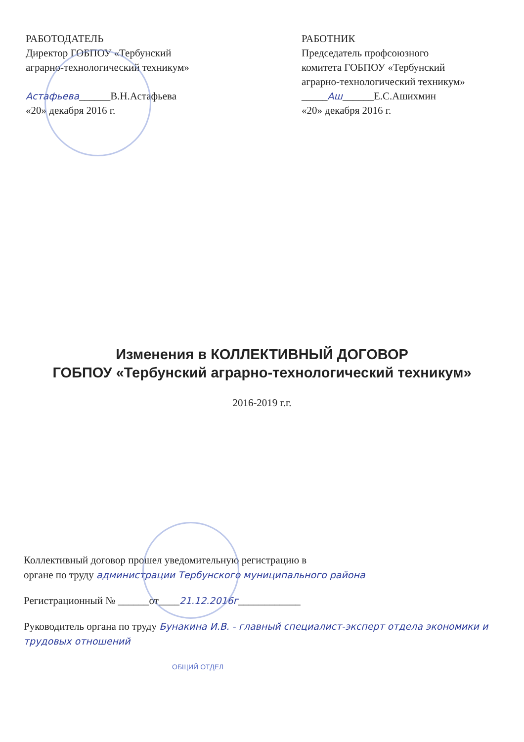РАБОТОДАТЕЛЬ
Директор ГОБПОУ «Тербунский
аграрно-технологический техникум»
Астафьева______В.Н.Астафьева
«20» декабря 2016 г.
РАБОТНИК
Председатель профсоюзного
комитета ГОБПОУ «Тербунский
аграрно-технологический техникум»
_____Аш______Е.С.Ашихмин
«20» декабря 2016 г.
Изменения в КОЛЛЕКТИВНЫЙ ДОГОВОР
ГОБПОУ «Тербунский аграрно-технологический техникум»
2016-2019 г.г.
Коллективный договор прошел уведомительную регистрацию в
органе по труду администрации Тербунского муниципального района
Регистрационный № ______от____21.12.2016г____________
Руководитель органа по труду Бунакина И.В. - главный специалист-эксперт отдела экономики и трудовых отношений
ОБЩИЙ ОТДЕЛ